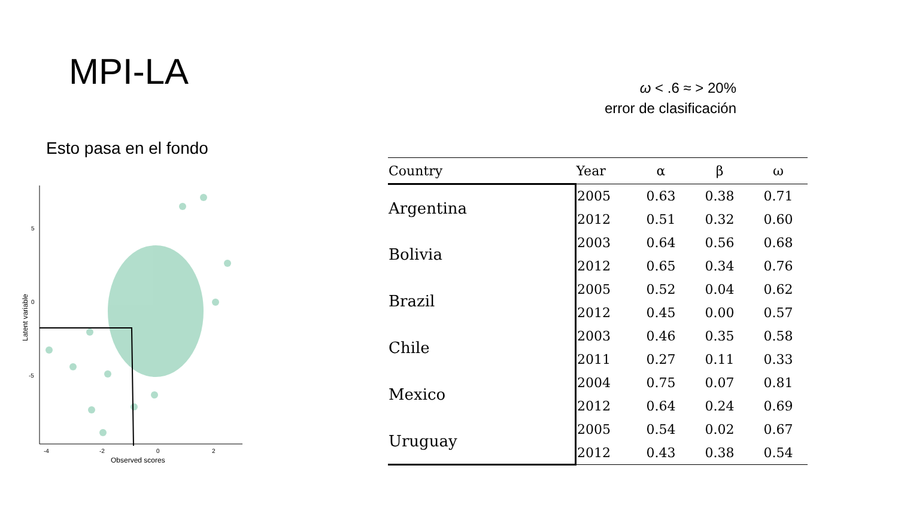MPI-LA
Esto pasa en el fondo
ω < .6 ≈ > 20%
error de clasificación
5
0
-5
-4
-2
0
2
Observed scores
Latent variable
| Country | Year | α | β | ω |
| --- | --- | --- | --- | --- |
| Argentina | 2005 | 0.63 | 0.38 | 0.71 |
| | 2012 | 0.51 | 0.32 | 0.60 |
| Bolivia | 2003 | 0.64 | 0.56 | 0.68 |
| | 2012 | 0.65 | 0.34 | 0.76 |
| Brazil | 2005 | 0.52 | 0.04 | 0.62 |
| | 2012 | 0.45 | 0.00 | 0.57 |
| Chile | 2003 | 0.46 | 0.35 | 0.58 |
| | 2011 | 0.27 | 0.11 | 0.33 |
| Mexico | 2004 | 0.75 | 0.07 | 0.81 |
| | 2012 | 0.64 | 0.24 | 0.69 |
| Uruguay | 2005 | 0.54 | 0.02 | 0.67 |
| | 2012 | 0.43 | 0.38 | 0.54 |